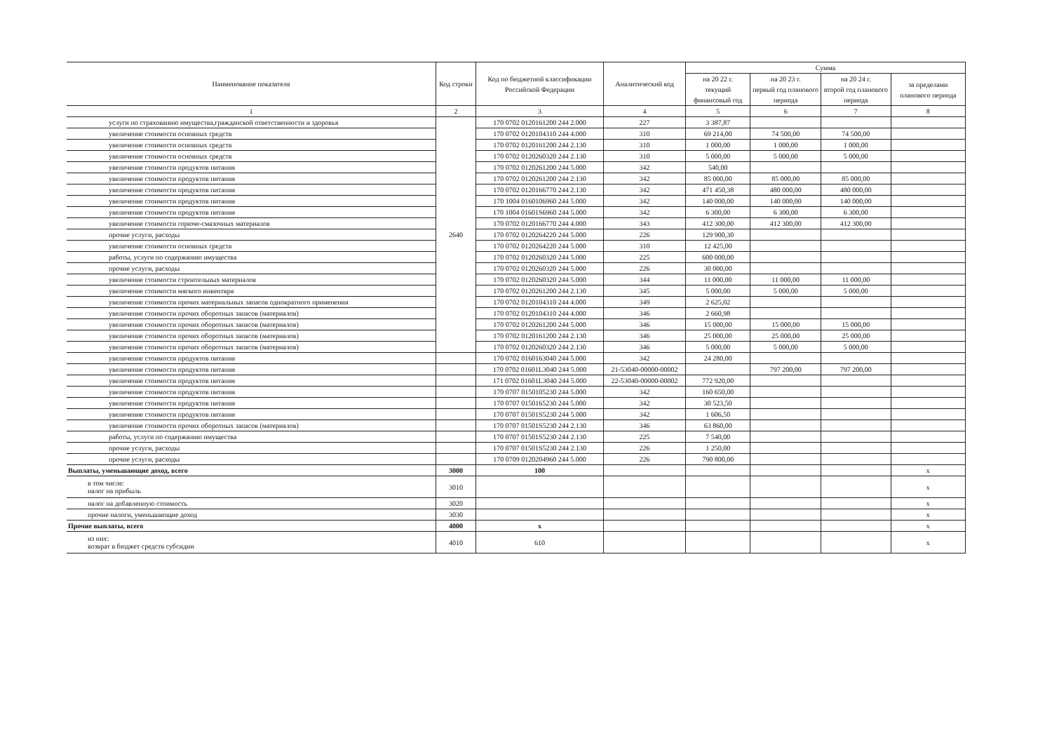| Наименование показателя | Код строки | Код по бюджетной классификации Российской Федерации | Аналитический код | Сумма | | | |
| --- | --- | --- | --- | --- | --- | --- | --- |
| | | | | на 20 22 г. текущий финансовый год | на 20 23 г. первый год планового периода | на 20 24 г. второй год планового периода | за пределами планового периода |
| 1 | 2 | 3 | 4 | 5 | 6 | 7 | 8 |
| услуги по страхованию имущества,гражданской ответственности и здоровья | 2640 | 170 0702 0120161200 244 2.000 | 227 | 3 387,87 | | | |
| увеличение стоимости основных средств | | 170 0702 0120104310 244 4.000 | 310 | 69 214,00 | 74 500,00 | 74 500,00 | |
| увеличение стоимости основных средств | | 170 0702 0120161200 244 2.130 | 310 | 1 000,00 | 1 000,00 | 1 000,00 | |
| увеличение стоимости основных средств | | 170 0702 0120260320 244 2.130 | 310 | 5 000,00 | 5 000,00 | 5 000,00 | |
| увеличение стоимости продуктов питания | | 170 0702 0120261200 244 5.000 | 342 | 540,00 | | | |
| увеличение стоимости продуктов питания | | 170 0702 0120261200 244 2.130 | 342 | 85 000,00 | 85 000,00 | 85 000,00 | |
| увеличение стоимости продуктов питания | | 170 0702 0120166770 244 2.130 | 342 | 471 450,38 | 480 000,00 | 480 000,00 | |
| увеличение стоимости продуктов питания | | 170 1004 0160106960 244 5.000 | 342 | 140 000,00 | 140 000,00 | 140 000,00 | |
| увеличение стоимости продуктов питания | | 170 1004 01601S6960 244 5.000 | 342 | 6 300,00 | 6 300,00 | 6 300,00 | |
| увеличение стоимости горюче-смазочных материалов | | 170 0702 0120166770 244 4.000 | 343 | 412 300,00 | 412 300,00 | 412 300,00 | |
| прочие услуги, расходы | | 170 0702 0120264220 244 5.000 | 226 | 129 900,30 | | | |
| увеличение стоимости основных средств | | 170 0702 0120264220 244 5.000 | 310 | 12 425,00 | | | |
| работы, услуги по содержанию имущества | | 170 0702 0120260320 244 5.000 | 225 | 600 000,00 | | | |
| прочие услуги, расходы | | 170 0702 0120260320 244 5.000 | 226 | 30 000,00 | | | |
| увеличение стоимости строительных материалов | | 170 0702 0120260320 244 5.000 | 344 | 11 000,00 | 11 000,00 | 11 000,00 | |
| увеличение стоимости мягкого инвентвря | | 170 0702 0120261200 244 2.130 | 345 | 5 000,00 | 5 000,00 | 5 000,00 | |
| увеличение стоимости прочих материальных запасов однократного применения | | 170 0702 0120104310 244 4.000 | 349 | 2 625,02 | | | |
| увеличение стоимости прочих оборотных запасов (материалов) | | 170 0702 0120104310 244 4.000 | 346 | 2 660,98 | | | |
| увеличение стоимости прочих оборотных запасов (материалов) | | 170 0702 0120261200 244 5.000 | 346 | 15 000,00 | 15 000,00 | 15 000,00 | |
| увеличение стоимости прочих оборотных запасов (материалов) | | 170 0702 0120161200 244 2.130 | 346 | 25 000,00 | 25 000,00 | 25 000,00 | |
| увеличение стоимости прочих оборотных запасов (материалов) | | 170 0702 0120260320 244 2.130 | 346 | 5 000,00 | 5 000,00 | 5 000,00 | |
| увеличение стоимости продуктов питания | | 170 0702 0160163040 244 5.000 | 342 | 24 280,00 | | | |
| увеличение стоимости продуктов питания | | 170 0702 01601L3040 244 5.000 | 21-53040-00000-00002 | | 797 200,00 | 797 200,00 | |
| увеличение стоимости продуктов питания | | 171 0702 01601L3040 244 5.000 | 22-53040-00000-00002 | 772 920,00 | | | |
| увеличение стоимости продуктов питания | | 170 0707 0150105230 244 5.000 | 342 | 160 650,00 | | | |
| увеличение стоимости продуктов питания | | 170 0707 0150165230 244 5.000 | 342 | 30 523,50 | | | |
| увеличение стоимости продуктов питания | | 170 0707 01501S5230 244 5.000 | 342 | 1 606,50 | | | |
| увеличение стоимости прочих оборотных запасов (материалов) | | 170 0707 01501S5230 244 2.130 | 346 | 63 860,00 | | | |
| работы, услуги по содержанию имущества | | 170 0707 01501S5230 244 2.130 | 225 | 7 540,00 | | | |
| прочие услуги, расходы | | 170 0707 01501S5230 244 2.130 | 226 | 1 250,00 | | | |
| прочие услуги, расходы | | 170 0709 0120204960 244 5.000 | 226 | 790 800,00 | | | |
| Выплаты, уменьшающие доход, всего | 3000 | 100 | | | | | х |
| в том числе: налог на прибыль | 3010 | | | | | | х |
| налог на добавленную стоимость | 3020 | | | | | | х |
| прочие налоги, уменьшающие доход | 3030 | | | | | | х |
| Прочие выплаты, всего | 4000 | х | | | | | х |
| из них: возврат в бюджет средств субсидии | 4010 | 610 | | | | | х |